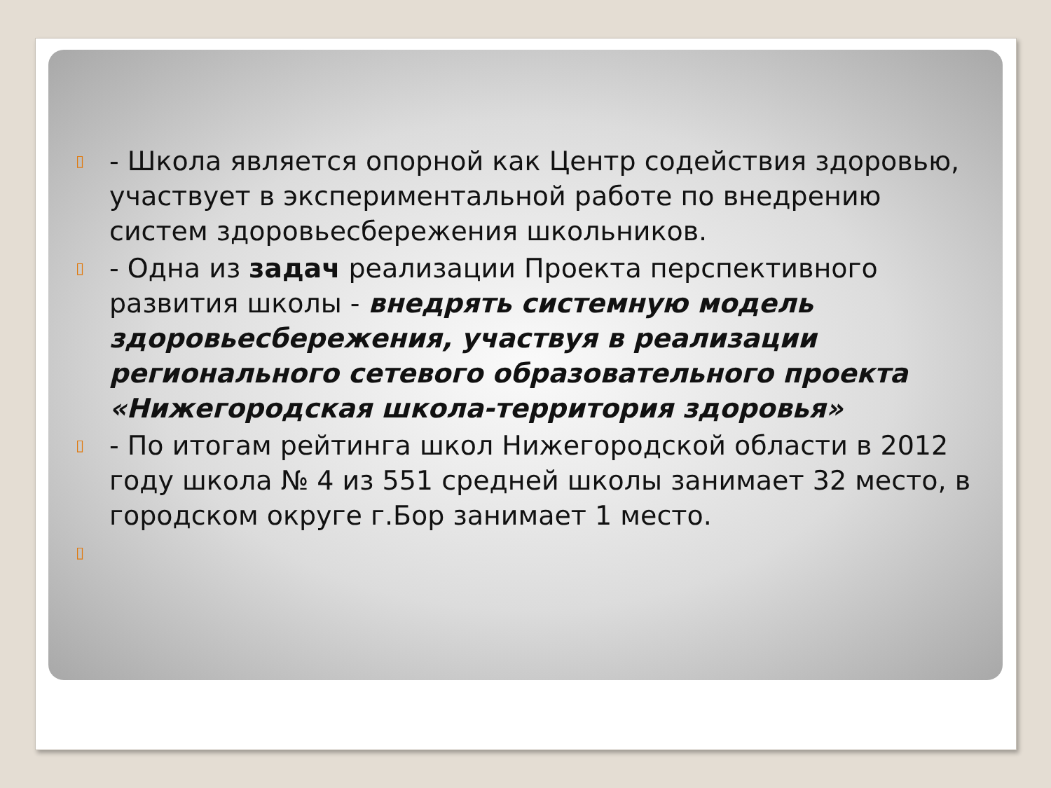▯
- Школа является опорной как Центр содействия здоровью, участвует в экспериментальной работе по внедрению систем здоровьесбережения школьников.
▯
- Одна из задач реализации Проекта перспективного развития школы - внедрять системную модель здоровьесбережения, участвуя в реализации регионального сетевого образовательного проекта «Нижегородская школа-территория здоровья»
▯
- По итогам рейтинга школ Нижегородской области в 2012 году школа № 4 из 551 средней школы занимает 32 место, в городском округе г.Бор занимает 1 место.
▯